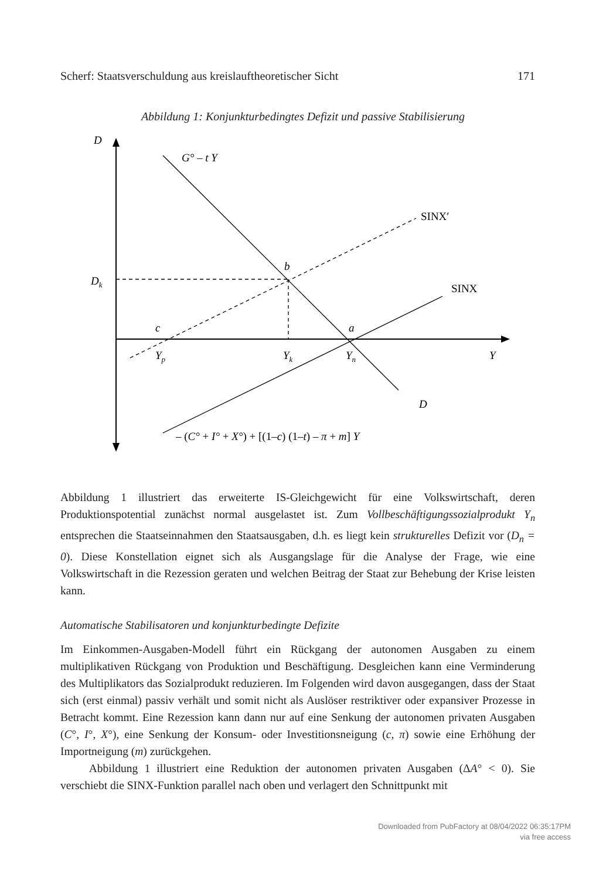Scherf: Staatsverschuldung aus kreislauftheoretischer Sicht 171
Abbildung 1: Konjunkturbedingtes Defizit und passive Stabilisierung
D
G° – t Y
b
Dk
c
a
Yp
Yk
Yn
Y
D
SINX′
SINX
– (C° + I° + X°) + [(1–c) (1–t) – π + m] Y
Abbildung 1 illustriert das erweiterte IS-Gleichgewicht für eine Volkswirtschaft, deren Produktionspotential zunächst normal ausgelastet ist. Zum Vollbeschäftigungssozialprodukt Y<sub>n</sub> entsprechen die Staatseinnahmen den Staatsausgaben, d.h. es liegt kein strukturelles Defizit vor (D<sub>n</sub> = 0). Diese Konstellation eignet sich als Ausgangslage für die Analyse der Frage, wie eine Volkswirtschaft in die Rezession geraten und welchen Beitrag der Staat zur Behebung der Krise leisten kann.
Automatische Stabilisatoren und konjunkturbedingte Defizite
Im Einkommen-Ausgaben-Modell führt ein Rückgang der autonomen Ausgaben zu einem multiplikativen Rückgang von Produktion und Beschäftigung. Desgleichen kann eine Verminderung des Multiplikators das Sozialprodukt reduzieren. Im Folgenden wird davon ausgegangen, dass der Staat sich (erst einmal) passiv verhält und somit nicht als Auslöser restriktiver oder expansiver Prozesse in Betracht kommt. Eine Rezession kann dann nur auf eine Senkung der autonomen privaten Ausgaben (C°, I°, X°), eine Senkung der Konsum- oder Investitionsneigung (c, π) sowie eine Erhöhung der Importneigung (m) zurückgehen.
Abbildung 1 illustriert eine Reduktion der autonomen privaten Ausgaben (ΔA° < 0). Sie verschiebt die SINX-Funktion parallel nach oben und verlagert den Schnittpunkt mit
Downloaded from PubFactory at 08/04/2022 06:35:17PM
via free access